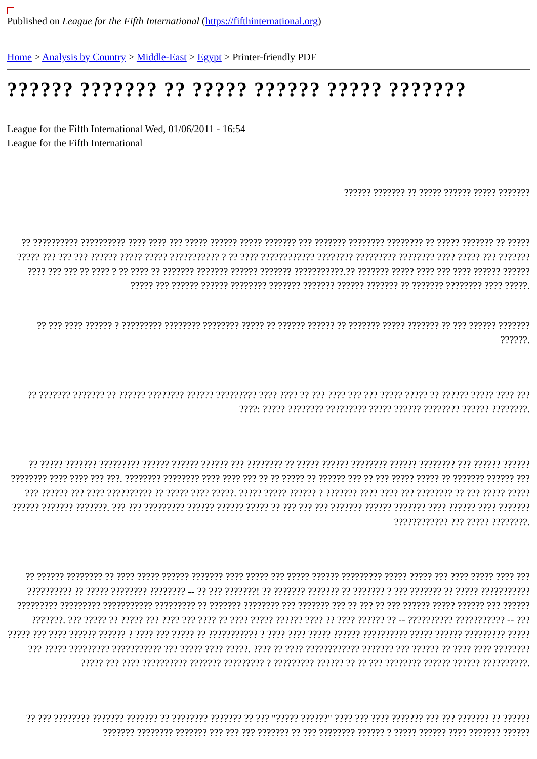Published on League for the Fifth International (https://fifthinternational.org)
Home > Analysis by Country > Middle-East > Egypt > Printer-friendly PDF
?????? ??????? ?? ????? ?????? ????? ???????
League for the Fifth International Wed, 01/06/2011 - 16:54
League for the Fifth International
?????? ??????? ?? ????? ?????? ????? ???????
?? ?????????? ?????????? ???? ???? ??? ????? ?????? ????? ??????? ??? ??????? ???????? ???????? ?? ????? ??????? ?? ????? ????? ??? ??? ??? ?????? ????? ????? ??????????? ? ?? ???? ???????????? ???????? ????????? ???????? ???? ????? ??? ??????? ???? ??? ??? ?? ???? ? ?? ???? ?? ??????? ??????? ?????? ??????? ???????????.?? ??????? ????? ???? ??? ???? ?????? ?????? ????? ??? ?????? ?????? ???????? ??????? ??????? ?????? ??????? ?? ??????? ???????? ???? ?????.
?? ??? ???? ?????? ? ????????? ???????? ???????? ????? ?? ?????? ?????? ?? ??????? ????? ??????? ?? ??? ?????? ??????? ??????.
?? ??????? ??????? ?? ?????? ???????? ?????? ????????? ???? ???? ?? ??? ???? ??? ??? ????? ????? ?? ?????? ????? ???? ??? ????: ????? ???????? ????????? ????? ?????? ???????? ?????? ????????.
?? ????? ??????? ????????? ?????? ?????? ?????? ??? ???????? ?? ????? ?????? ???????? ?????? ???????? ??? ?????? ?????? ???????? ???? ???? ??? ???. ???????? ???????? ???? ???? ??? ?? ?? ????? ?? ?????? ??? ?? ??? ????? ????? ?? ??????? ?????? ??? ??? ?????? ??? ???? ?????????? ?? ????? ???? ?????. ????? ????? ?????? ? ??????? ???? ???? ??? ???????? ?? ??? ????? ????? ?????? ??????? ???????. ??? ??? ????????? ?????? ?????? ????? ?? ??? ??? ??? ??????? ?????? ??????? ???? ?????? ???? ??????? ???????????? ??? ????? ????????.
?? ?????? ???????? ?? ???? ????? ?????? ??????? ???? ????? ??? ????? ?????? ????????? ????? ????? ??? ???? ????? ???? ??? ?????????? ?? ????? ???????? ???????? -- ?? ??? ???????! ?? ??????? ??????? ?? ??????? ? ??? ??????? ?? ????? ??????????? ????????? ????????? ??????????? ????????? ?? ??????? ???????? ??? ??????? ??? ?? ??? ?? ??? ?????? ????? ?????? ??? ?????? ???????. ??? ????? ?? ????? ??? ???? ??? ???? ?? ???? ????? ?????? ???? ?? ???? ?????? ?? -- ?????????? ??????????? -- ??? ????? ??? ???? ?????? ?????? ? ???? ??? ????? ?? ??????????? ? ???? ???? ????? ?????? ?????????? ????? ?????? ????????? ????? ??? ????? ????????? ??????????? ??? ????? ???? ?????. ???? ?? ???? ???????????? ??????? ??? ?????? ?? ???? ???? ???????? ????? ??? ???? ?????????? ??????? ????????? ? ????????? ?????? ?? ?? ??? ???????? ?????? ?????? ??????????.
?? ??? ???????? ??????? ??????? ?? ???????? ??????? ?? ??? "????? ??????" ???? ??? ???? ??????? ??? ??? ??????? ?? ?????? ??????? ???????? ??????? ??? ??? ??? ??????? ?? ??? ???????? ?????? ? ????? ?????? ???? ??????? ??????